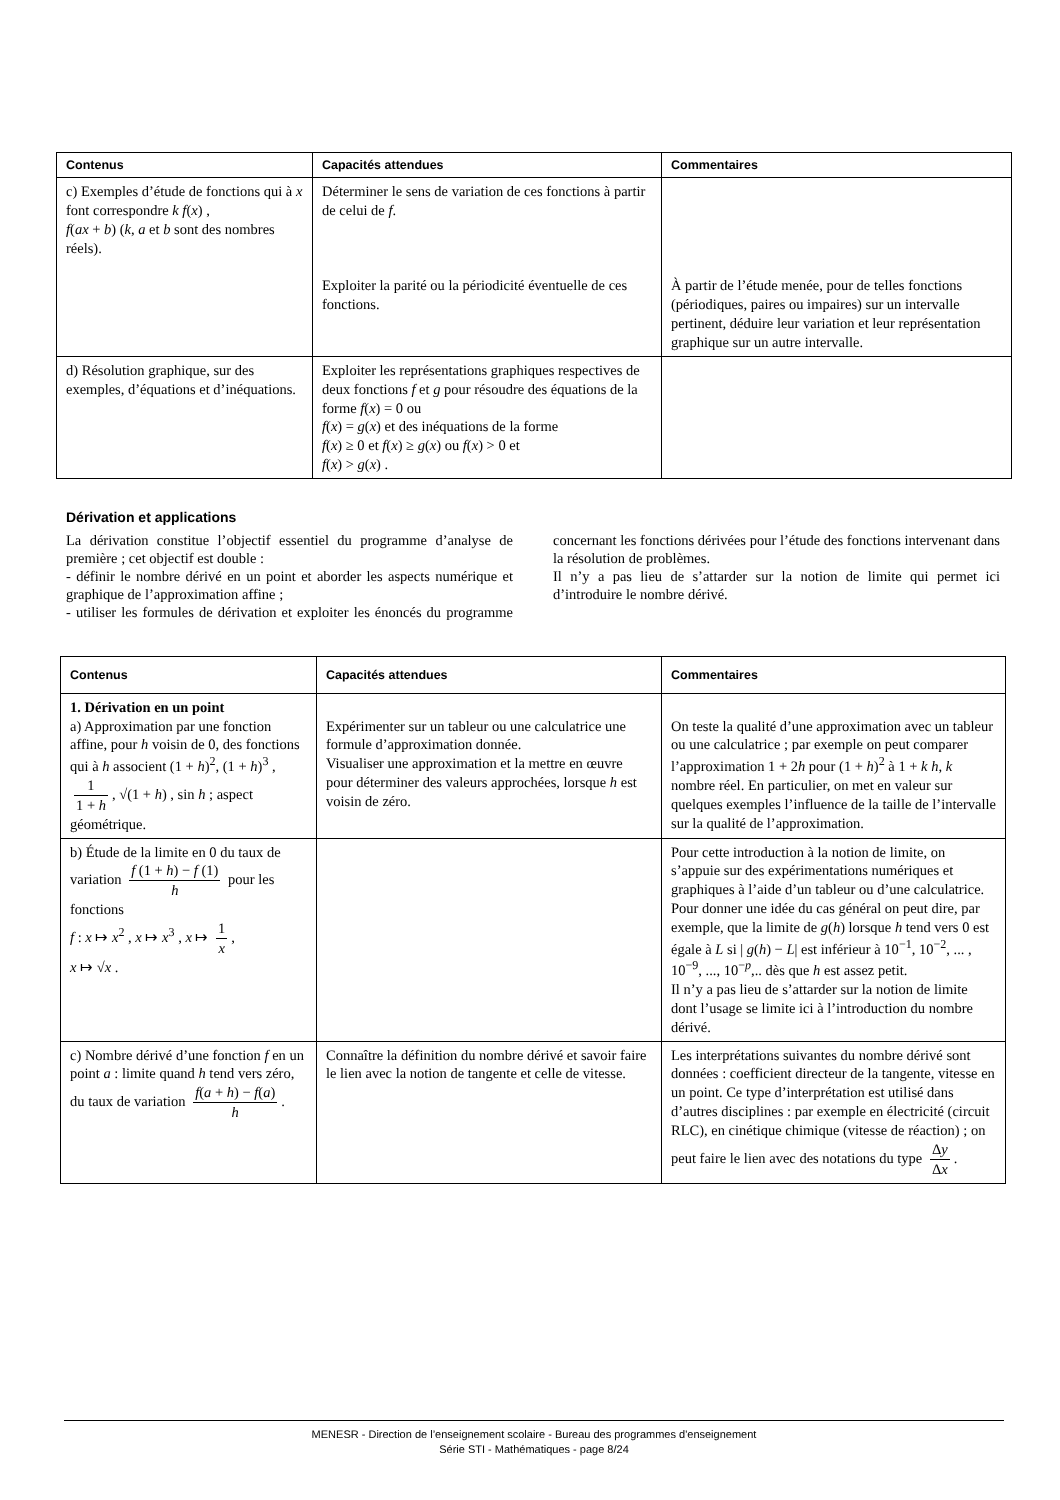| Contenus | Capacités attendues | Commentaires |
| --- | --- | --- |
| c) Exemples d’étude de fonctions qui à x font correspondre k f ( x ) , f ( ax + b ) ( k , a et b sont des nombres réels). | Déterminer le sens de variation de ces fonctions à partir de celui de f . Exploiter la parité ou la périodicité éventuelle de ces fonctions. | À partir de l’étude menée, pour de telles fonctions (périodiques, paires ou impaires) sur un intervalle pertinent, déduire leur variation et leur représentation graphique sur un autre intervalle. |
| d) Résolution graphique, sur des exemples, d’équations et d’inéquations. | Exploiter les représentations graphiques respectives de deux fonctions f et g pour résoudre des équations de la forme f ( x ) = 0 ou f ( x ) = g ( x ) et des inéquations de la forme f ( x ) ≥ 0 et f ( x ) ≥ g ( x ) ou f ( x ) > 0 et f ( x ) > g ( x ) . | |
Dérivation et applications
La dérivation constitue l’objectif essentiel du programme d’analyse de première ; cet objectif est double :
- définir le nombre dérivé en un point et aborder les aspects numérique et graphique de l’approximation affine ;
- utiliser les formules de dérivation et exploiter les énoncés du programme concernant les fonctions dérivées pour l’étude des fonctions intervenant dans la résolution de problèmes.
Il n’y a pas lieu de s’attarder sur la notion de limite qui permet ici d’introduire le nombre dérivé.
| Contenus | Capacités attendues | Commentaires |
| --- | --- | --- |
| 1. Dérivation en un point a) Approximation par une fonction affine, pour h voisin de 0, des fonctions qui à h associent (1 + h )<sup>2</sup>, (1 + h )<sup>3</sup> , 1 1 + h , √(1 + h ) , sin h ; aspect géométrique. | Expérimenter sur un tableur ou une calculatrice une formule d’approximation donnée. Visualiser une approximation et la mettre en œuvre pour déterminer des valeurs approchées, lorsque h est voisin de zéro. | On teste la qualité d’une approximation avec un tableur ou une calculatrice ; par exemple on peut comparer l’approximation 1 + 2 h pour (1 + h )<sup>2</sup> à 1 + k h , k nombre réel. En particulier, on met en valeur sur quelques exemples l’influence de la taille de l’intervalle sur la qualité de l’approximation. |
| b) Étude de la limite en 0 du taux de variation f (1 + h ) − f (1) h pour les fonctions f : x ↦ x<sup>2</sup> , x ↦ x<sup>3</sup> , x ↦ 1 x , x ↦ √ x . | | Pour cette introduction à la notion de limite, on s’appuie sur des expérimentations numériques et graphiques à l’aide d’un tableur ou d’une calculatrice. Pour donner une idée du cas général on peut dire, par exemple, que la limite de g ( h ) lorsque h tend vers 0 est égale à L si / g ( h ) − L / est inférieur à 10<sup>−1</sup>, 10<sup>−2</sup>, ... , 10<sup>−9</sup>, ..., 10<sup>−p</sup>,.. dès que h est assez petit. Il n’y a pas lieu de s’attarder sur la notion de limite dont l’usage se limite ici à l’introduction du nombre dérivé. |
| c) Nombre dérivé d’une fonction f en un point a : limite quand h tend vers zéro, du taux de variation f ( a + h ) − f ( a ) h . | Connaître la définition du nombre dérivé et savoir faire le lien avec la notion de tangente et celle de vitesse. | Les interprétations suivantes du nombre dérivé sont données : coefficient directeur de la tangente, vitesse en un point. Ce type d’interprétation est utilisé dans d’autres disciplines : par exemple en électricité (circuit RLC), en cinétique chimique (vitesse de réaction) ; on peut faire le lien avec des notations du type Δ y Δ x . |
MENESR - Direction de l’enseignement scolaire - Bureau des programmes d'enseignement
Série STI - Mathématiques - page 8/24